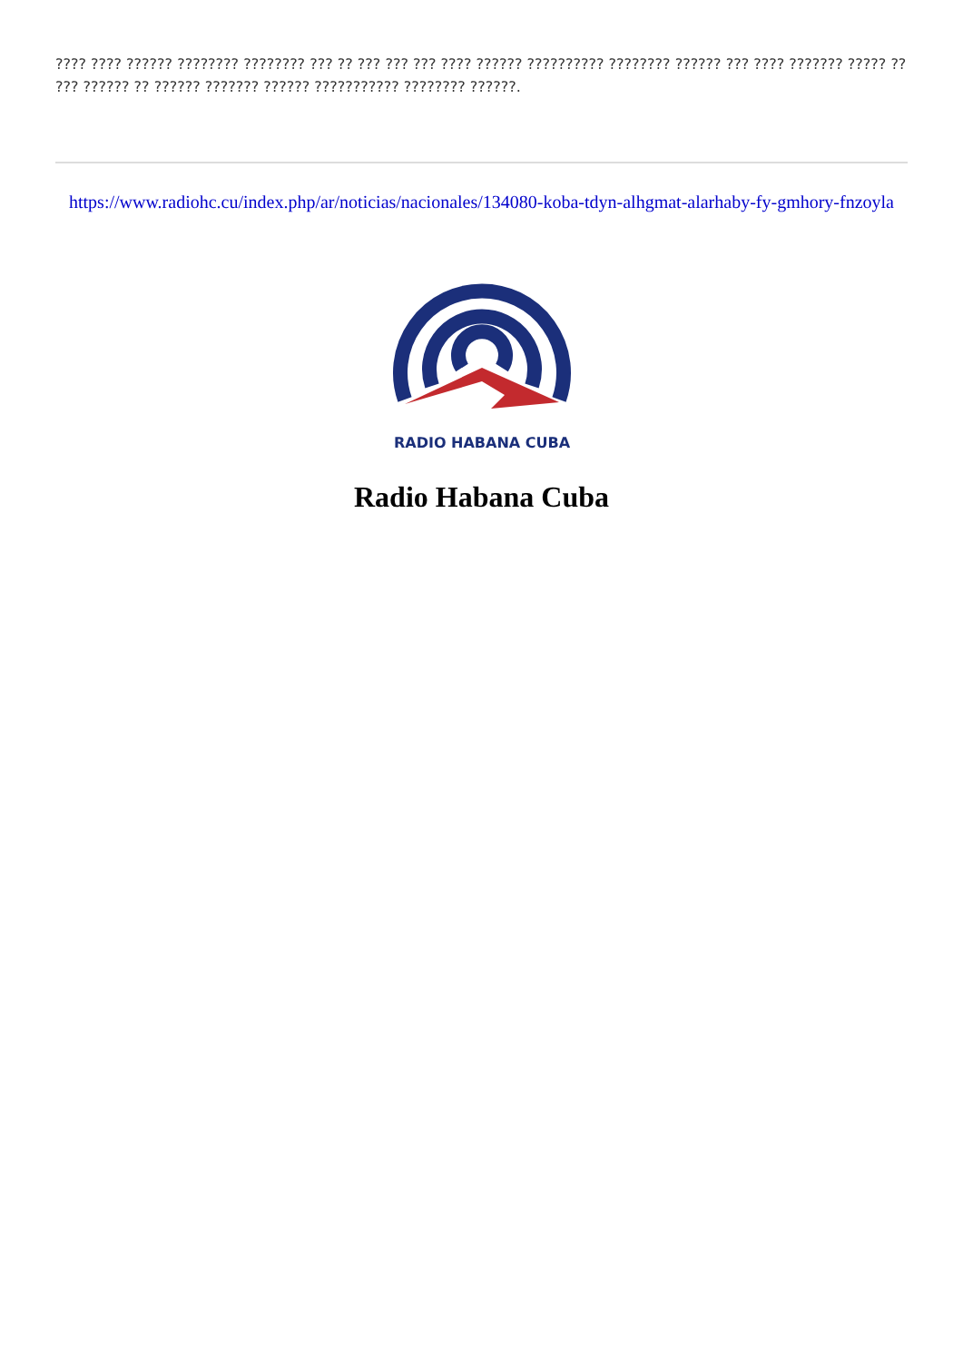???? ???? ?????? ???????? ???????? ??? ?? ??? ??? ??? ???? ?????? ?????????? ???????? ?????? ??? ???? ??????? ????? ?? ??? ?????? ?? ?????? ??????? ?????? ??????????? ???????? ??????.
https://www.radiohc.cu/index.php/ar/noticias/nacionales/134080-koba-tdyn-alhgmat-alarhaby-fy-gmhory-fnzoyla
RADIO HABANA CUBA
Radio Habana Cuba